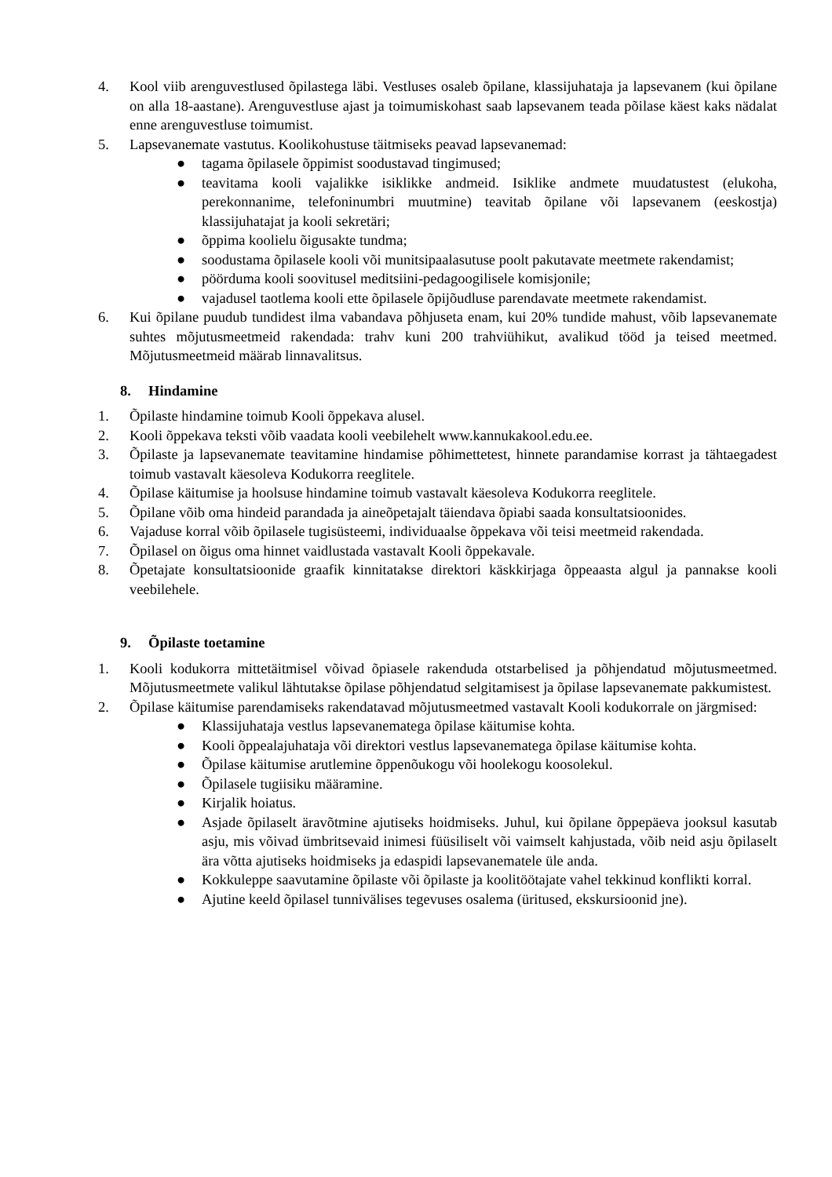4. Kool viib arenguvestlused õpilastega läbi. Vestluses osaleb õpilane, klassijuhataja ja lapsevanem (kui õpilane on alla 18-aastane). Arenguvestluse ajast ja toimumiskohast saab lapsevanem teada põilase käest kaks nädalat enne arenguvestluse toimumist.
5. Lapsevanemate vastutus. Koolikohustuse täitmiseks peavad lapsevanemad:
● tagama õpilasele õppimist soodustavad tingimused;
● teavitama kooli vajalikke isiklikke andmeid. Isiklike andmete muudatustest (elukoha, perekonnanime, telefoninumbri muutmine) teavitab õpilane või lapsevanem (eeskostja) klassijuhatajat ja kooli sekretäri;
● õppima koolielu õigusakte tundma;
● soodustama õpilasele kooli või munitsipaalasutuse poolt pakutavate meetmete rakendamist;
● pöörduma kooli soovitusel meditsiini-pedagoogilisele komisjonile;
● vajadusel taotlema kooli ette õpilasele õpijõudluse parendavate meetmete rakendamist.
6. Kui õpilane puudub tundidest ilma vabandava põhjuseta enam, kui 20% tundide mahust, võib lapsevanemate suhtes mõjutusmeetmeid rakendada: trahv kuni 200 trahviühikut, avalikud tööd ja teised meetmed. Mõjutusmeetmeid määrab linnavalitsus.
8. Hindamine
1. Õpilaste hindamine toimub Kooli õppekava alusel.
2. Kooli õppekava teksti võib vaadata kooli veebilehelt www.kannukakool.edu.ee.
3. Õpilaste ja lapsevanemate teavitamine hindamise põhimettetest, hinnete parandamise korrast ja tähtaegadest toimub vastavalt käesoleva Kodukorra reeglitele.
4. Õpilase käitumise ja hoolsuse hindamine toimub vastavalt käesoleva Kodukorra reeglitele.
5. Õpilane võib oma hindeid parandada ja aineõpetajalt täiendava õpiabi saada konsultatsioonides.
6. Vajaduse korral võib õpilasele tugisüsteemi, individuaalse õppekava või teisi meetmeid rakendada.
7. Õpilasel on õigus oma hinnet vaidlustada vastavalt Kooli õppekavale.
8. Õpetajate konsultatsioonide graafik kinnitatakse direktori käskkirjaga õppeaasta algul ja pannakse kooli veebilehele.
9. Õpilaste toetamine
1. Kooli kodukorra mittetäitmisel võivad õpiasele rakenduda otstarbelised ja põhjendatud mõjutusmeetmed. Mõjutusmeetmete valikul lähtutakse õpilase põhjendatud selgitamisest ja õpilase lapsevanemate pakkumistest.
2. Õpilase käitumise parendamiseks rakendatavad mõjutusmeetmed vastavalt Kooli kodukorrale on järgmised:
● Klassijuhataja vestlus lapsevanematega õpilase käitumise kohta.
● Kooli õppealajuhataja või direktori vestlus lapsevanematega õpilase käitumise kohta.
● Õpilase käitumise arutlemine õppenõukogu või hoolekogu koosolekul.
● Õpilasele tugiisiku määramine.
● Kirjalik hoiatus.
● Asjade õpilaselt äravõtmine ajutiseks hoidmiseks. Juhul, kui õpilane õppepäeva jooksul kasutab asju, mis võivad ümbritsevaid inimesi füüsiliselt või vaimselt kahjustada, võib neid asju õpilaselt ära võtta ajutiseks hoidmiseks ja edaspidi lapsevanematele üle anda.
● Kokkuleppe saavutamine õpilaste või õpilaste ja koolitöötajate vahel tekkinud konflikti korral.
● Ajutine keeld õpilasel tunnivälises tegevuses osalema (üritused, ekskursioonid jne).